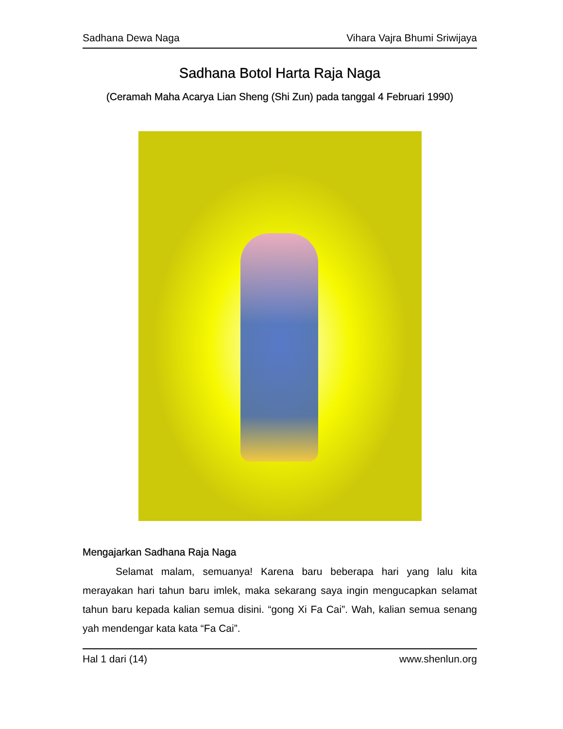Sadhana Dewa Naga Vihara Vajra Bhumi Sriwijaya
Sadhana Botol Harta Raja Naga
(Ceramah Maha Acarya Lian Sheng (Shi Zun) pada tanggal 4 Februari 1990)
Mengajarkan Sadhana Raja Naga
Selamat malam, semuanya! Karena baru beberapa hari yang lalu kita merayakan hari tahun baru imlek, maka sekarang saya ingin mengucapkan selamat tahun baru kepada kalian semua disini. “gong Xi Fa Cai”. Wah, kalian semua senang yah mendengar kata kata “Fa Cai”.
Hal 1 dari (14) www.shenlun.org